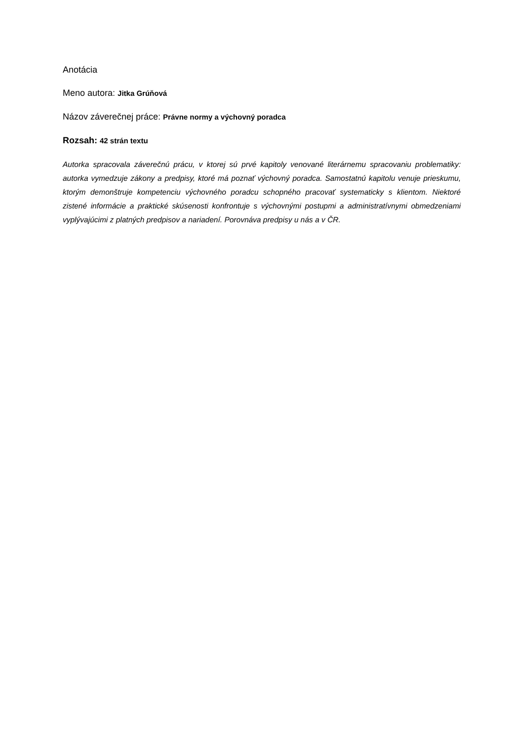Anotácia
Meno autora: Jitka Grúňová
Názov záverečnej práce: Právne normy a výchovný poradca
Rozsah: 42 strán textu
Autorka spracovala záverečnú prácu, v ktorej sú prvé kapitoly venované literárnemu spracovaniu problematiky: autorka vymedzuje zákony a predpisy, ktoré má poznať výchovný poradca. Samostatnú kapitolu venuje prieskumu, ktorým demonštruje kompetenciu výchovného poradcu schopného pracovať systematicky s klientom. Niektoré zistené informácie a praktické skúsenosti konfrontuje s výchovnými postupmi a administratívnymi obmedzeniami vyplývajúcimi z platných predpisov a nariadení. Porovnáva predpisy u nás a v ČR.